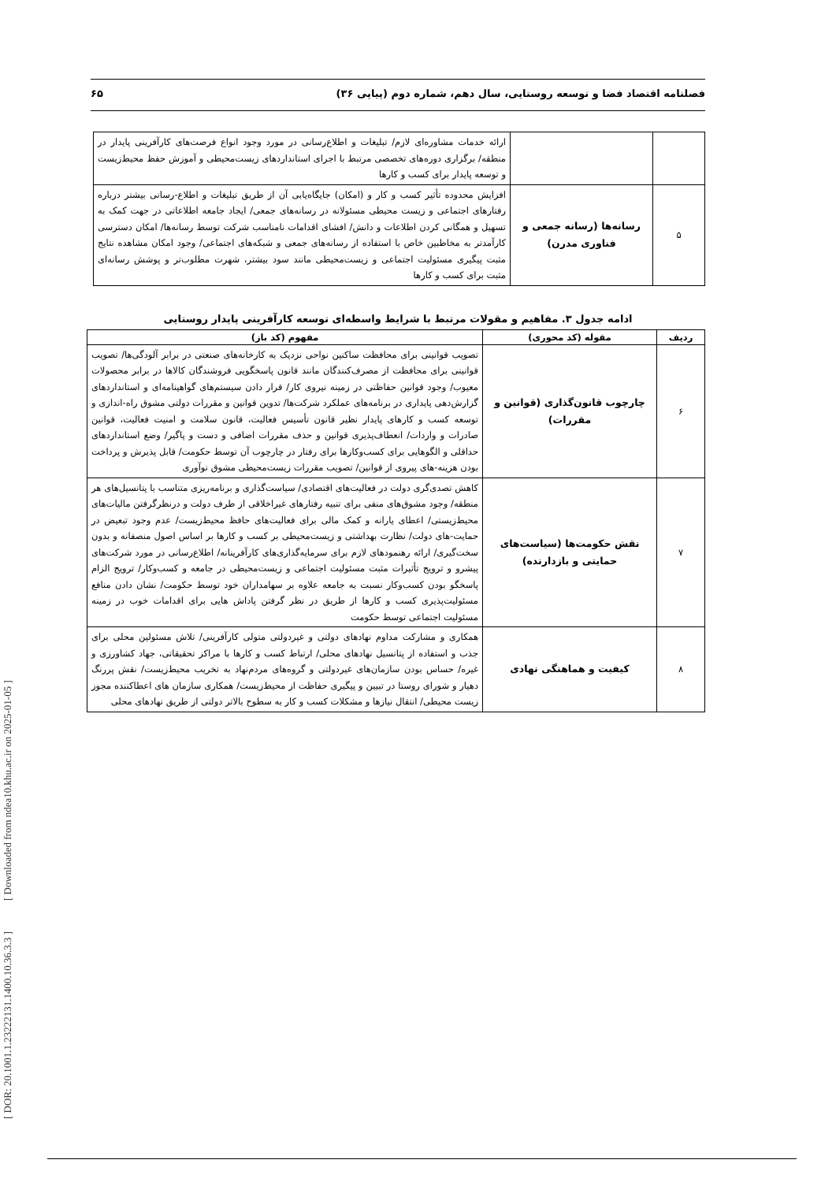[ DOR: 20.1001.1.23222131.1400.10.36.3.3 ] [ Downloaded from ndea10.khu.ac.ir on 2025-01-05 ]
فصلنامه اقتصاد فضا و توسعه روستایی، سال دهم، شماره دوم (پیاپی ۳۶) ۶۵
| | | ارائه خدمات مشاوره‌ای لازم/ تبلیغات و اطلاع‌رسانی در مورد وجود انواع فرصت‌های کارآفرینی پایدار در منطقه/ برگزاری دوره‌های تخصصی مرتبط با اجرای استانداردهای زیست‌محیطی و آموزش حفظ محیط‌زیست و توسعه پایدار برای کسب و کارها |
| ۵ | رسانه‌ها (رسانه جمعی و فناوری مدرن) | افزایش محدوده تأثیر کسب و کار و (امکان) جایگاه‌یابی آن از طریق تبلیغات و اطلاع-رسانی بیشتر درباره رفتارهای اجتماعی و زیست محیطی مسئولانه در رسانه‌های جمعی/ ایجاد جامعه اطلاعاتی در جهت کمک به تسهیل و همگانی کردن اطلاعات و دانش/ افشای اقدامات نامناسب شرکت توسط رسانه‌ها/ امکان دسترسی کارآمدتر به مخاطبین خاص با استفاده از رسانه‌های جمعی و شبکه‌های اجتماعی/ وجود امکان مشاهده نتایج مثبت پیگیری مسئولیت اجتماعی و زیست‌محیطی مانند سود بیشتر، شهرت مطلوب‌تر و پوشش رسانه‌ای مثبت برای کسب و کارها |
ادامه جدول ۳. مفاهیم و مقولات مرتبط با شرایط واسطه‌ای توسعه کارآفرینی پایدار روستایی
| ردیف | مقوله (کد محوری) | مفهوم (کد باز) |
| --- | --- | --- |
| ۶ | چارچوب قانون‌گذاری (قوانین و مقررات) | تصویب قوانینی برای محافظت ساکنین نواحی نزدیک به کارخانه‌های صنعتی در برابر آلودگی‌ها/ تصویب قوانینی برای محافظت از مصرف‌کنندگان مانند قانون پاسخگویی فروشندگان کالاها در برابر محصولات معیوب/ وجود قوانین حفاظتی در زمینه نیروی کار/ قرار دادن سیستم‌های گواهینامه‌ای و استانداردهای گزارش‌دهی پایداری در برنامه‌های عملکرد شرکت‌ها/ تدوین قوانین و مقررات دولتی مشوق راه-اندازی و توسعه کسب و کارهای پایدار نظیر قانون تأسیس فعالیت، قانون سلامت و امنیت فعالیت، قوانین صادرات و واردات/ انعطاف‌پذیری قوانین و حذف مقررات اضافی و دست و پاگیر/ وضع استانداردهای حداقلی و الگوهایی برای کسب‌وکارها برای رفتار در چارچوب آن توسط حکومت/ قابل پذیرش و پرداخت بودن هزینه-های پیروی از قوانین/ تصویب مقررات زیست‌محیطی مشوق نوآوری |
| ۷ | نقش حکومت‌ها (سیاست‌های حمایتی و بازدارنده) | کاهش تصدی‌گری دولت در فعالیت‌های اقتصادی/ سیاست‌گذاری و برنامه‌ریزی متناسب با پتانسیل‌های هر منطقه/ وجود مشوق‌های منفی برای تنبیه رفتارهای غیراخلاقی از طرف دولت و درنظرگرفتن مالیات‌های محیط‌زیستی/ اعطای یارانه و کمک مالی برای فعالیت‌های حافظ محیط‌زیست/ عدم وجود تبعیض در حمایت-های دولت/ نظارت بهداشتی و زیست‌محیطی بر کسب و کارها بر اساس اصول منصفانه و بدون سخت‌گیری/ ارائه رهنمودهای لازم برای سرمایه‌گذاری‌های کارآفرینانه/ اطلاع‌رسانی در مورد شرکت‌های پیشرو و ترویج تأثیرات مثبت مسئولیت اجتماعی و زیست‌محیطی در جامعه و کسب‌وکار/ ترویج الزام پاسخگو بودن کسب‌وکار نسبت به جامعه علاوه بر سهامداران خود توسط حکومت/ نشان دادن منافع مسئولیت‌پذیری کسب و کارها از طریق در نظر گرفتن پاداش هایی برای اقدامات خوب در زمینه مسئولیت اجتماعی توسط حکومت |
| ۸ | کیفیت و هماهنگی نهادی | همکاری و مشارکت مداوم نهادهای دولتی و غیردولتی متولی کارآفرینی/ تلاش مسئولین محلی برای جذب و استفاده از پتانسیل نهادهای محلی/ ارتباط کسب و کارها با مراکز تحقیقاتی، جهاد کشاورزی و غیره/ حساس بودن سازمان‌های غیردولتی و گروه‌های مردم‌نهاد به تخریب محیط‌زیست/ نقش پررنگ دهیار و شورای روستا در تبیین و پیگیری حفاظت از محیط‌زیست/ همکاری سازمان های اعطاکننده مجوز زیست محیطی/ انتقال نیازها و مشکلات کسب و کار به سطوح بالاتر دولتی از طریق نهادهای محلی |